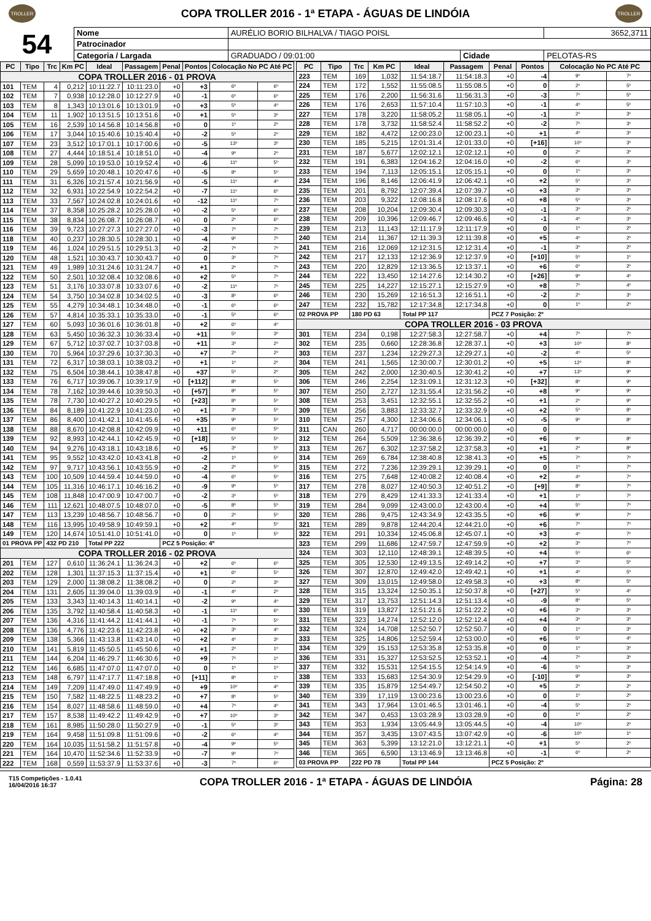TROLLER
COPA TROLLER 2016 - 1ª ETAPA - ÁGUAS DE LINDÓIA
TROLLER
54
| Nome | AURÉLIO BORIO BILHALVA / TIAGO POISL | | | 3652,3711 |
| Patrocinador | | | | |
| Categoria / Largada | GRADUADO / 09:01:00 | Cidade | PELOTAS-RS | |
| PC | Tipo | Trc | Km PC | Ideal | Passagem | Penal | Pontos | Colocação No PC Até PC | |
| --- | --- | --- | --- | --- | --- | --- | --- | --- | --- |
| COPA TROLLER 2016 - 01 PROVA | | | | | | | | | |
| 101 | TEM | 4 | 0,212 | 10:11:22.7 | 10:11:23.0 | +0 | +3 | 6º | 6º |
| 102 | TEM | 7 | 0,938 | 10:12:28.0 | 10:12:27.9 | +0 | -1 | 6º | 6º |
| 103 | TEM | 8 | 1,343 | 10:13:01.6 | 10:13:01.9 | +0 | +3 | 5º | 4º |
| 104 | TEM | 11 | 1,902 | 10:13:51.5 | 10:13:51.6 | +0 | +1 | 5º | 3º |
| 105 | TEM | 16 | 2,539 | 10:14:56.8 | 10:14:56.8 | +0 | 0 | 1º | 2º |
| 106 | TEM | 17 | 3,044 | 10:15:40.6 | 10:15:40.4 | +0 | -2 | 5º | 2º |
| 107 | TEM | 23 | 3,512 | 10:17:01.1 | 10:17:00.6 | +0 | -5 | 13º | 3º |
| 108 | TEM | 27 | 4,444 | 10:18:51.4 | 10:18:51.0 | +0 | -4 | 9º | 2º |
| 109 | TEM | 28 | 5,099 | 10:19:53.0 | 10:19:52.4 | +0 | -6 | 11º | 5º |
| 110 | TEM | 29 | 5,659 | 10:20:48.1 | 10:20:47.6 | +0 | -5 | 8º | 5º |
| 111 | TEM | 31 | 6,326 | 10:21:57.4 | 10:21:56.9 | +0 | -5 | 11º | 4º |
| 112 | TEM | 32 | 6,931 | 10:22:54.9 | 10:22:54.2 | +0 | -7 | 11º | 6º |
| 113 | TEM | 33 | 7,567 | 10:24:02.8 | 10:24:01.6 | +0 | -12 | 11º | 7º |
| 114 | TEM | 37 | 8,358 | 10:25:28.2 | 10:25:28.0 | +0 | -2 | 5º | 6º |
| 115 | TEM | 38 | 8,834 | 10:26:08.7 | 10:26:08.7 | +0 | 0 | 2º | 6º |
| 116 | TEM | 39 | 9,723 | 10:27:27.3 | 10:27:27.0 | +0 | -3 | 7º | 7º |
| 118 | TEM | 40 | 0,237 | 10:28:30.5 | 10:28:30.1 | +0 | -4 | 9º | 7º |
| 119 | TEM | 46 | 1,024 | 10:29:51.5 | 10:29:51.3 | +0 | -2 | 7º | 7º |
| 120 | TEM | 48 | 1,521 | 10:30:43.7 | 10:30:43.7 | +0 | 0 | 3º | 7º |
| 121 | TEM | 49 | 1,989 | 10:31:24.6 | 10:31:24.7 | +0 | +1 | 2º | 7º |
| 122 | TEM | 50 | 2,501 | 10:32:08.4 | 10:32:08.6 | +0 | +2 | 5º | 7º |
| 123 | TEM | 51 | 3,176 | 10:33:07.8 | 10:33:07.6 | +0 | -2 | 11º | 7º |
| 124 | TEM | 54 | 3,750 | 10:34:02.8 | 10:34:02.5 | +0 | -3 | 8º | 6º |
| 125 | TEM | 55 | 4,279 | 10:34:48.1 | 10:34:48.0 | +0 | -1 | 6º | 6º |
| 126 | TEM | 57 | 4,814 | 10:35:33.1 | 10:35:33.0 | +0 | -1 | 5º | 6º |
| 127 | TEM | 60 | 5,093 | 10:36:01.6 | 10:36:01.8 | +0 | +2 | 6º | 4º |
| 128 | TEM | 63 | 5,450 | 10:36:32.3 | 10:36:33.4 | +0 | +11 | 5º | 3º |
| 129 | TEM | 67 | 5,712 | 10:37:02.7 | 10:37:03.8 | +0 | +11 | 3º | 2º |
| 130 | TEM | 70 | 5,964 | 10:37:29.6 | 10:37:30.3 | +0 | +7 | 2º | 2º |
| 131 | TEM | 72 | 6,317 | 10:38:03.1 | 10:38:03.2 | +0 | +1 | 1º | 2º |
| 132 | TEM | 75 | 6,504 | 10:38:44.1 | 10:38:47.8 | +0 | +37 | 5º | 2º |
| 133 | TEM | 76 | 6,717 | 10:39:06.7 | 10:39:17.9 | +0 | [+112] | 8º | 5º |
| 134 | TEM | 78 | 7,162 | 10:39:44.6 | 10:39:50.3 | +0 | [+57] | 8º | 5º |
| 135 | TEM | 78 | 7,730 | 10:40:27.2 | 10:40:29.5 | +0 | [+23] | 8º | 5º |
| 136 | TEM | 84 | 8,189 | 10:41:22.9 | 10:41:23.0 | +0 | +1 | 3º | 5º |
| 137 | TEM | 86 | 8,400 | 10:41:42.1 | 10:41:45.6 | +0 | +35 | 9º | 5º |
| 138 | TEM | 88 | 8,670 | 10:42:08.8 | 10:42:09.9 | +0 | +11 | 6º | 5º |
| 139 | TEM | 92 | 8,993 | 10:42:44.1 | 10:42:45.9 | +0 | [+18] | 5º | 5º |
| 140 | TEM | 94 | 9,276 | 10:43:18.1 | 10:43:18.6 | +0 | +5 | 3º | 5º |
| 141 | TEM | 95 | 9,552 | 10:43:42.0 | 10:43:41.8 | +0 | -2 | 1º | 5º |
| 142 | TEM | 97 | 9,717 | 10:43:56.1 | 10:43:55.9 | +0 | -2 | 2º | 5º |
| 143 | TEM | 100 | 10,509 | 10:44:59.4 | 10:44:59.0 | +0 | -4 | 6º | 5º |
| 144 | TEM | 105 | 11,316 | 10:46:17.1 | 10:46:16.2 | +0 | -9 | 9º | 5º |
| 145 | TEM | 108 | 11,848 | 10:47:00.9 | 10:47:00.7 | +0 | -2 | 3º | 5º |
| 146 | TEM | 111 | 12,621 | 10:48:07.5 | 10:48:07.0 | +0 | -5 | 8º | 5º |
| 147 | TEM | 113 | 13,239 | 10:48:56.7 | 10:48:56.7 | +0 | 0 | 2º | 5º |
| 148 | TEM | 116 | 13,995 | 10:49:58.9 | 10:49:59.1 | +0 | +2 | 4º | 5º |
| 149 | TEM | 120 | 14,674 | 10:51:41.0 | 10:51:41.0 | +0 | 0 | 1º | 5º |
| 01 PROVA PP | | 432 PD 210 | | Total PP 222 | | PCZ 5 Posição: 4º | | | |
| COPA TROLLER 2016 - 02 PROVA | | | | | | | | | |
| 201 | TEM | 127 | 0,610 | 11:36:24.1 | 11:36:24.3 | +0 | +2 | 6º | 6º |
| 202 | TEM | 128 | 1,301 | 11:37:15.3 | 11:37:15.4 | +0 | +1 | 6º | 5º |
| 203 | TEM | 129 | 2,000 | 11:38:08.2 | 11:38:08.2 | +0 | 0 | 2º | 3º |
| 204 | TEM | 131 | 2,605 | 11:39:04.0 | 11:39:03.9 | +0 | -1 | 4º | 2º |
| 205 | TEM | 133 | 3,343 | 11:40:14.3 | 11:40:14.1 | +0 | -2 | 9º | 4º |
| 206 | TEM | 135 | 3,792 | 11:40:58.4 | 11:40:58.3 | +0 | -1 | 11º | 6º |
| 207 | TEM | 136 | 4,316 | 11:41:44.2 | 11:41:44.1 | +0 | -1 | 7º | 5º |
| 208 | TEM | 136 | 4,776 | 11:42:23.6 | 11:42:23.8 | +0 | +2 | 3º | 4º |
| 209 | TEM | 138 | 5,366 | 11:43:13.8 | 11:43:14.0 | +0 | +2 | 4º | 3º |
| 210 | TEM | 141 | 5,819 | 11:45:50.5 | 11:45:50.6 | +0 | +1 | 2º | 1º |
| 211 | TEM | 144 | 6,204 | 11:46:29.7 | 11:46:30.6 | +0 | +9 | 7º | 1º |
| 212 | TEM | 146 | 6,685 | 11:47:07.0 | 11:47:07.0 | +0 | 0 | 1º | 1º |
| 213 | TEM | 148 | 6,797 | 11:47:17.7 | 11:47:18.8 | +0 | [+11] | 8º | 1º |
| 214 | TEM | 149 | 7,209 | 11:47:49.0 | 11:47:49.9 | +0 | +9 | 10º | 4º |
| 215 | TEM | 150 | 7,582 | 11:48:22.5 | 11:48:23.2 | +0 | +7 | 8º | 5º |
| 216 | TEM | 154 | 8,027 | 11:48:58.6 | 11:48:59.0 | +0 | +4 | 7º | 4º |
| 217 | TEM | 157 | 8,538 | 11:49:42.2 | 11:49:42.9 | +0 | +7 | 10º | 3º |
| 218 | TEM | 161 | 8,985 | 11:50:28.0 | 11:50:27.9 | +0 | -1 | 5º | 3º |
| 219 | TEM | 164 | 9,458 | 11:51:09.8 | 11:51:09.6 | +0 | -2 | 6º | 4º |
| 220 | TEM | 164 | 10,035 | 11:51:58.2 | 11:51:57.8 | +0 | -4 | 9º | 5º |
| 221 | TEM | 164 | 10,470 | 11:52:34.6 | 11:52:33.9 | +0 | -7 | 9º | 7º |
| 222 | TEM | 168 | 0,559 | 11:53:37.9 | 11:53:37.6 | +0 | -3 | 7º | 6º |
| PC | Tipo | Trc | Km PC | Ideal | Passagem | Penal | Pontos | Colocação No PC Até PC | |
| --- | --- | --- | --- | --- | --- | --- | --- | --- | --- |
| 223 | TEM | 169 | 1,032 | 11:54:18.7 | 11:54:18.3 | +0 | -4 | 9º | 7º |
| 224 | TEM | 172 | 1,552 | 11:55:08.5 | 11:55:08.5 | +0 | 0 | 2º | 5º |
| 225 | TEM | 176 | 2,200 | 11:56:31.6 | 11:56:31.3 | +0 | -3 | 7º | 5º |
| 226 | TEM | 176 | 2,653 | 11:57:10.4 | 11:57:10.3 | +0 | -1 | 4º | 5º |
| 227 | TEM | 178 | 3,220 | 11:58:05.2 | 11:58:05.1 | +0 | -1 | 2º | 3º |
| 228 | TEM | 178 | 3,732 | 11:58:52.4 | 11:58:52.2 | +0 | -2 | 7º | 3º |
| 229 | TEM | 182 | 4,472 | 12:00:23.0 | 12:00:23.1 | +0 | +1 | 4º | 3º |
| 230 | TEM | 185 | 5,215 | 12:01:31.4 | 12:01:33.0 | +0 | [+16] | 10º | 3º |
| 231 | TEM | 187 | 5,677 | 12:02:12.1 | 12:02:12.1 | +0 | 0 | 2º | 3º |
| 232 | TEM | 191 | 6,383 | 12:04:16.2 | 12:04:16.0 | +0 | -2 | 6º | 3º |
| 233 | TEM | 194 | 7,113 | 12:05:15.1 | 12:05:15.1 | +0 | 0 | 1º | 3º |
| 234 | TEM | 196 | 8,146 | 12:06:41.9 | 12:06:42.1 | +0 | +2 | 5º | 3º |
| 235 | TEM | 201 | 8,792 | 12:07:39.4 | 12:07:39.7 | +0 | +3 | 3º | 3º |
| 236 | TEM | 203 | 9,322 | 12:08:16.8 | 12:08:17.6 | +0 | +8 | 5º | 3º |
| 237 | TEM | 208 | 10,204 | 12:09:30.4 | 12:09:30.3 | +0 | -1 | 3º | 2º |
| 238 | TEM | 209 | 10,396 | 12:09:46.7 | 12:09:46.6 | +0 | -1 | 4º | 3º |
| 239 | TEM | 213 | 11,143 | 12:11:17.9 | 12:11:17.9 | +0 | 0 | 1º | 2º |
| 240 | TEM | 214 | 11,367 | 12:11:39.3 | 12:11:39.8 | +0 | +5 | 4º | 2º |
| 241 | TEM | 216 | 12,069 | 12:12:31.5 | 12:12:31.4 | +0 | -1 | 3º | 2º |
| 242 | TEM | 217 | 12,133 | 12:12:36.9 | 12:12:37.9 | +0 | [+10] | 5º | 1º |
| 243 | TEM | 220 | 12,829 | 12:13:36.5 | 12:13:37.1 | +0 | +6 | 6º | 2º |
| 244 | TEM | 222 | 13,450 | 12:14:27.6 | 12:14:30.2 | +0 | [+26] | 9º | 4º |
| 245 | TEM | 225 | 14,227 | 12:15:27.1 | 12:15:27.9 | +0 | +8 | 7º | 4º |
| 246 | TEM | 230 | 15,269 | 12:16:51.3 | 12:16:51.1 | +0 | -2 | 2º | 3º |
| 247 | TEM | 232 | 15,782 | 12:17:34.8 | 12:17:34.8 | +0 | 0 | 1º | 2º |
| 02 PROVA PP | | 180 PD 63 | | Total PP 117 | | PCZ 7 Posição: 2º | | | |
| COPA TROLLER 2016 - 03 PROVA | | | | | | | | | |
| 301 | TEM | 234 | 0,198 | 12:27:58.3 | 12:27:58.7 | +0 | +4 | 7º | 7º |
| 302 | TEM | 235 | 0,660 | 12:28:36.8 | 12:28:37.1 | +0 | +3 | 10º | 8º |
| 303 | TEM | 237 | 1,234 | 12:29:27.3 | 12:29:27.1 | +0 | -2 | 4º | 5º |
| 304 | TEM | 241 | 1,565 | 12:30:00.7 | 12:30:01.2 | +0 | +5 | 12º | 8º |
| 305 | TEM | 242 | 2,000 | 12:30:40.5 | 12:30:41.2 | +0 | +7 | 13º | 9º |
| 306 | TEM | 246 | 2,254 | 12:31:09.1 | 12:31:12.3 | +0 | [+32] | 8º | 9º |
| 307 | TEM | 250 | 2,727 | 12:31:55.4 | 12:31:56.2 | +0 | +8 | 9º | 9º |
| 308 | TEM | 253 | 3,451 | 12:32:55.1 | 12:32:55.2 | +0 | +1 | 2º | 9º |
| 309 | TEM | 256 | 3,883 | 12:33:32.7 | 12:33:32.9 | +0 | +2 | 5º | 8º |
| 310 | TEM | 257 | 4,300 | 12:34:06.6 | 12:34:06.1 | +0 | -5 | 9º | 8º |
| 311 | CAN | 260 | 4,717 | 00:00:00.0 | 00:00:00.0 | +0 | 0 | | |
| 312 | TEM | 264 | 5,509 | 12:36:38.6 | 12:36:39.2 | +0 | +6 | 9º | 8º |
| 313 | TEM | 267 | 6,302 | 12:37:58.2 | 12:37:58.3 | +0 | +1 | 2º | 8º |
| 314 | TEM | 269 | 6,784 | 12:38:40.8 | 12:38:41.3 | +0 | +5 | 7º | 7º |
| 315 | TEM | 272 | 7,236 | 12:39:29.1 | 12:39:29.1 | +0 | 0 | 1º | 7º |
| 316 | TEM | 275 | 7,648 | 12:40:08.2 | 12:40:08.4 | +0 | +2 | 4º | 7º |
| 317 | TEM | 278 | 8,027 | 12:40:50.3 | 12:40:51.2 | +0 | [+9] | 8º | 7º |
| 318 | TEM | 279 | 8,429 | 12:41:33.3 | 12:41:33.4 | +0 | +1 | 1º | 7º |
| 319 | TEM | 284 | 9,099 | 12:43:00.0 | 12:43:00.4 | +0 | +4 | 5º | 7º |
| 320 | TEM | 286 | 9,475 | 12:43:34.9 | 12:43:35.5 | +0 | +6 | 9º | 7º |
| 321 | TEM | 289 | 9,878 | 12:44:20.4 | 12:44:21.0 | +0 | +6 | 7º | 7º |
| 322 | TEM | 291 | 10,334 | 12:45:06.8 | 12:45:07.1 | +0 | +3 | 4º | 7º |
| 323 | TEM | 299 | 11,686 | 12:47:59.7 | 12:47:59.9 | +0 | +2 | 3º | 7º |
| 324 | TEM | 303 | 12,110 | 12:48:39.1 | 12:48:39.5 | +0 | +4 | 5º | 6º |
| 325 | TEM | 305 | 12,530 | 12:49:13.5 | 12:49:14.2 | +0 | +7 | 3º | 5º |
| 326 | TEM | 307 | 12,870 | 12:49:42.0 | 12:49:42.1 | +0 | +1 | 4º | 5º |
| 327 | TEM | 309 | 13,015 | 12:49:58.0 | 12:49:58.3 | +0 | +3 | 8º | 5º |
| 328 | TEM | 315 | 13,324 | 12:50:35.1 | 12:50:37.8 | +0 | [+27] | 5º | 4º |
| 329 | TEM | 317 | 13,753 | 12:51:14.3 | 12:51:13.4 | +0 | -9 | 8º | 5º |
| 330 | TEM | 319 | 13,827 | 12:51:21.6 | 12:51:22.2 | +0 | +6 | 3º | 3º |
| 331 | TEM | 323 | 14,274 | 12:52:12.0 | 12:52:12.4 | +0 | +4 | 3º | 3º |
| 332 | TEM | 324 | 14,708 | 12:52:50.7 | 12:52:50.7 | +0 | 0 | 1º | 3º |
| 333 | TEM | 325 | 14,806 | 12:52:59.4 | 12:53:00.0 | +0 | +6 | 5º | 4º |
| 334 | TEM | 329 | 15,153 | 12:53:35.8 | 12:53:35.8 | +0 | 0 | 1º | 3º |
| 336 | TEM | 331 | 15,327 | 12:53:52.5 | 12:53:52.1 | +0 | -4 | 7º | 3º |
| 337 | TEM | 332 | 15,531 | 12:54:15.5 | 12:54:14.9 | +0 | -6 | 5º | 3º |
| 338 | TEM | 333 | 15,683 | 12:54:30.9 | 12:54:29.9 | +0 | [-10] | 9º | 3º |
| 339 | TEM | 335 | 15,879 | 12:54:49.7 | 12:54:50.2 | +0 | +5 | 2º | 2º |
| 340 | TEM | 339 | 17,119 | 13:00:23.6 | 13:00:23.6 | +0 | 0 | 1º | 2º |
| 341 | TEM | 343 | 17,964 | 13:01:46.5 | 13:01:46.1 | +0 | -4 | 5º | 2º |
| 342 | TEM | 347 | 0,453 | 13:03:28.9 | 13:03:28.9 | +0 | 0 | 1º | 2º |
| 343 | TEM | 353 | 1,934 | 13:05:44.9 | 13:05:44.5 | +0 | -4 | 10º | 2º |
| 344 | TEM | 357 | 3,435 | 13:07:43.5 | 13:07:42.9 | +0 | -6 | 10º | 1º |
| 345 | TEM | 363 | 5,399 | 13:12:21.0 | 13:12:21.1 | +0 | +1 | 5º | 2º |
| 346 | TEM | 365 | 6,590 | 13:13:46.9 | 13:13:46.8 | +0 | -1 | 6º | 2º |
| 03 PROVA PP | | 222 PD 78 | | Total PP 144 | | PCZ 5 Posição: 2º | | | |
T15 Competições - 1.0.41
16/04/2016 16:37
COPA TROLLER 2016 - 1ª ETAPA - ÁGUAS DE LINDÓIA Página: 28